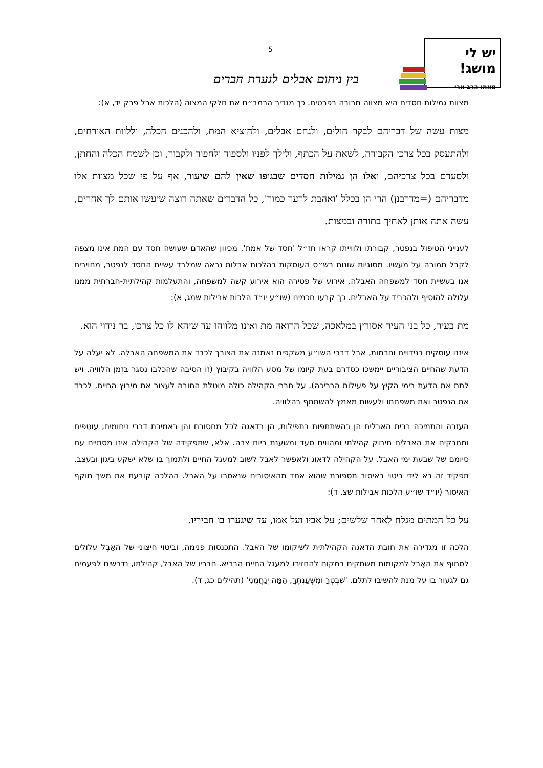יש לי מושג!
מאת: הרב ארי
5
בין ניחום אבלים לגערת חברים
מצוות גמילות חסדים היא מצווה מרובה בפרטים. כך מגדיר הרמב״ם את חלקי המצוה (הלכות אבל פרק יד, א):
מצות עשה של דבריהם לבקר חולים, ולנחם אבלים, ולהוציא המת, ולהכנים הכלה, וללוות האורחים, ולהתעסק בכל צרכי הקבורה, לשאת על הכתף, ולילך לפניו ולספוד ולחפור ולקבור, וכן לשמח הכלה והחתן, ולסעדם בכל צרכיהם, ואלו הן גמילות חסדים שבגופו שאין להם שיעור, אף על פי שכל מצוות אלו מדבריהם (=מדרבנן) הרי הן בכלל 'ואהבת לרעך כמוך', כל הדברים שאתה רוצה שיעשו אותם לך אחרים, עשה אתה אותן לאחיך בתורה ובמצות.
לענייני הטיפול בנפטר, קבורתו ולווייתו קראו חז״ל 'חסד של אמת', מכיוון שהאדם שעושה חסד עם המת אינו מצפה לקבל תמורה על מעשיו. מסוגיות שונות בש״ס העוסקות בהלכות אבלות נראה שמלבד עשיית החסד לנפטר, מחויבים אנו בעשיית חסד למשפחה האבלה. אירוע של פטירה הוא אירוע קשה למשפחה, והתעלמות קהילתית-חברתית ממנו עלולה להוסיף ולהכביד על האבלים. כך קבעו חכמינו (שו״ע יו״ד הלכות אבילות שמג, א):
מת בעיר, כל בני העיר אסורין במלאכה, שכל הרואה מת ואינו מלווהו עד שיהא לו כל צרכו, בר נידוי הוא.
איננו עוסקים בנידויים וחרמות, אבל דברי השו״ע משקפים נאמנה את הצורך לכבד את המשפחה האבלה. לא יעלה על הדעת שהחיים הציבוריים יימשכו כסדרם בעת קיומו של מסע הלוויה בקיבוץ (זו הסיבה שהכלבו נסגר בזמן הלוויה, ויש לתת את הדעת בימי הקיץ על פעילות הבריכה). על חברי הקהילה כולה מוטלת החובה לעצור את מירוץ החיים, לכבד את הנפטר ואת משפחתו ולעשות מאמץ להשתתף בהלוויה.
העזרה והתמיכה בבית האבלים הן בהשתתפות בתפילות, הן בדאגה לכל מחסורם והן באמירת דברי ניחומים, עוטפים ומחבקים את האבלים חיבוק קהילתי ומהווים סעד ומשענת ביום צרה. אלא, שתפקידה של הקהילה אינו מסתיים עם סיומם של שבעת ימי האבל. על הקהילה לדאוג ולאפשר לאבל לשוב למעגל החיים ולתמוך בו שלא ישקע ביגון ובעצב. תפקיד זה בא לידי ביטוי באיסור תספורת שהוא אחד מהאיסורים שנאסרו על האבל. ההלכה קובעת את משך תוקף האיסור (יו״ד שו״ע הלכות אבילות שצ, ד):
על כל המתים מגלח לאחר שלשים; על אביו ועל אמו, עד שיגערו בו חביריו.
הלכה זו מגדירה את חובת הדאגה הקהילתית לשיקומו של האבל. התכנסות פנימה, וביטוי חיצוני של האֵבֶל עלולים לסחוף את האָבל למקומות משתקים במקום להחזירו למעגל החיים הבריא. חבריו של האבל, קהילתו, נדרשים לפעמים גם לגעור בו על מנת להשיבו לתלם. 'שִׁבְטְךָ וּמִשְׁעַנְתֶּךָ, הֵמָּה יְנַחֲמֻנִי' (תהילים כג, ד).